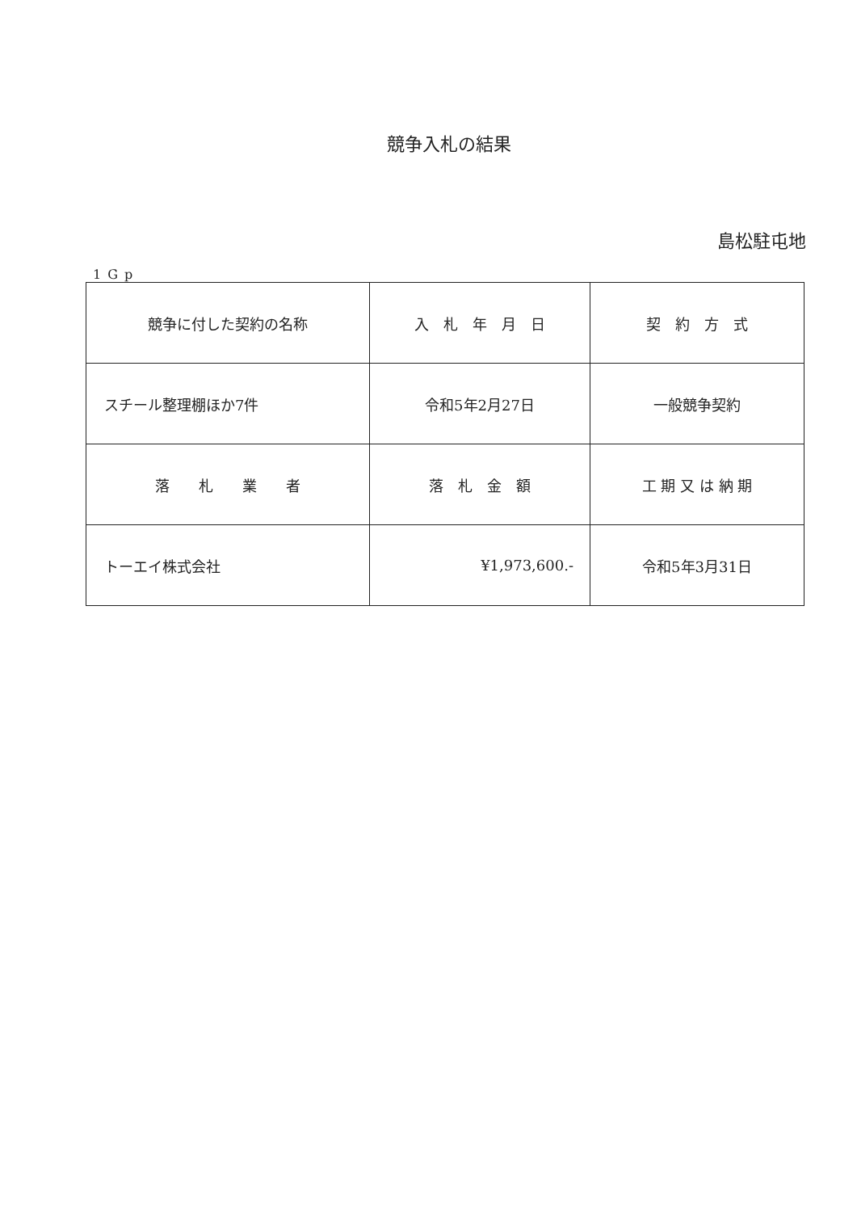競争入札の結果
島松駐屯地
1Gp
| 競争に付した契約の名称 | 入 札 年 月 日 | 契 約 方 式 |
| スチール整理棚ほか7件 | 令和5年2月27日 | 一般競争契約 |
| 落 札 業 者 | 落 札 金 額 | 工 期 又 は 納 期 |
| トーエイ株式会社 | ¥1,973,600.- | 令和5年3月31日 |